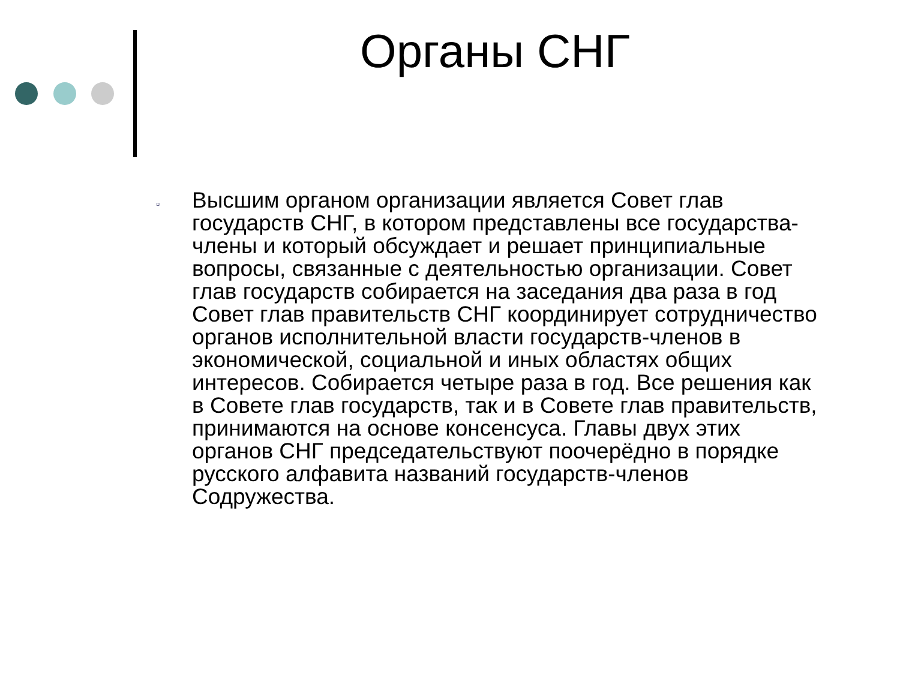Органы СНГ
▫
Высшим органом организации является Совет глав государств СНГ, в котором представлены все государства-члены и который обсуждает и решает принципиальные вопросы, связанные с деятельностью организации. Совет глав государств собирается на заседания два раза в год Совет глав правительств СНГ координирует сотрудничество органов исполнительной власти государств-членов в экономической, социальной и иных областях общих интересов. Собирается четыре раза в год. Все решения как в Совете глав государств, так и в Совете глав правительств, принимаются на основе консенсуса. Главы двух этих органов СНГ председательствуют поочерёдно в порядке русского алфавита названий государств-членов Содружества.